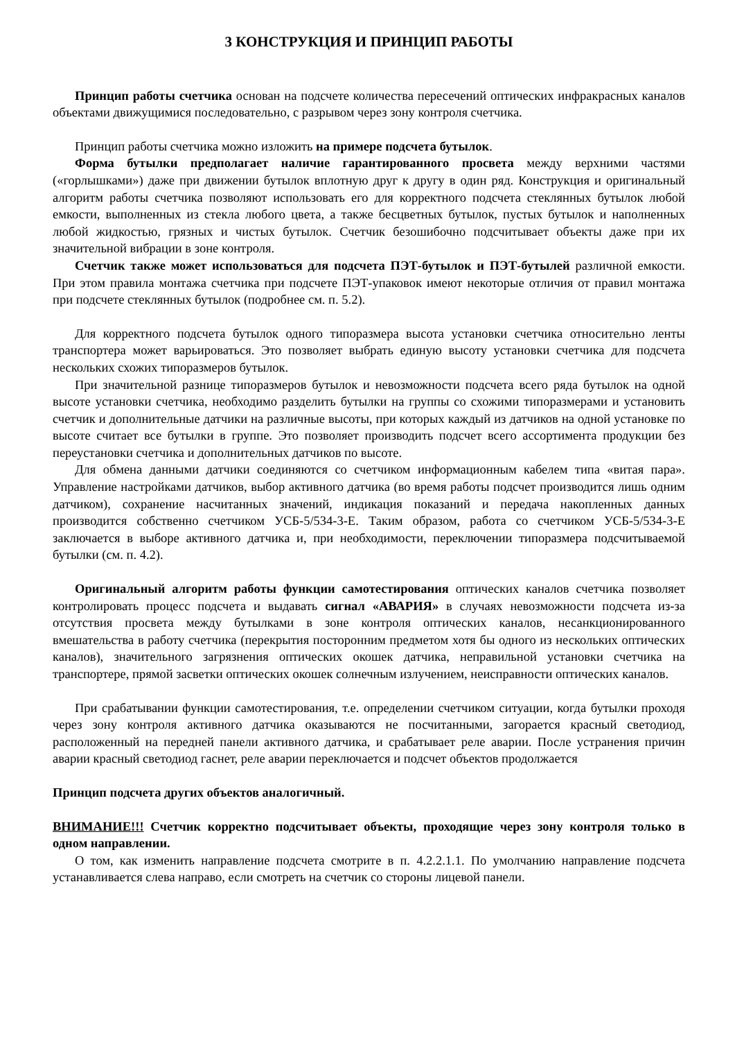3 КОНСТРУКЦИЯ И ПРИНЦИП РАБОТЫ
Принцип работы счетчика основан на подсчете количества пересечений оптических инфракрасных каналов объектами движущимися последовательно, с разрывом через зону контроля счетчика.
Принцип работы счетчика можно изложить на примере подсчета бутылок.
Форма бутылки предполагает наличие гарантированного просвета между верхними частями («горлышками») даже при движении бутылок вплотную друг к другу в один ряд. Конструкция и оригинальный алгоритм работы счетчика позволяют использовать его для корректного подсчета стеклянных бутылок любой емкости, выполненных из стекла любого цвета, а также бесцветных бутылок, пустых бутылок и наполненных любой жидкостью, грязных и чистых бутылок. Счетчик безошибочно подсчитывает объекты даже при их значительной вибрации в зоне контроля.
Счетчик также может использоваться для подсчета ПЭТ-бутылок и ПЭТ-бутылей различной емкости. При этом правила монтажа счетчика при подсчете ПЭТ-упаковок имеют некоторые отличия от правил монтажа при подсчете стеклянных бутылок (подробнее см. п. 5.2).
Для корректного подсчета бутылок одного типоразмера высота установки счетчика относительно ленты транспортера может варьироваться. Это позволяет выбрать единую высоту установки счетчика для подсчета нескольких схожих типоразмеров бутылок.
При значительной разнице типоразмеров бутылок и невозможности подсчета всего ряда бутылок на одной высоте установки счетчика, необходимо разделить бутылки на группы со схожими типоразмерами и установить счетчик и дополнительные датчики на различные высоты, при которых каждый из датчиков на одной установке по высоте считает все бутылки в группе. Это позволяет производить подсчет всего ассортимента продукции без переустановки счетчика и дополнительных датчиков по высоте.
Для обмена данными датчики соединяются со счетчиком информационным кабелем типа «витая пара». Управление настройками датчиков, выбор активного датчика (во время работы подсчет производится лишь одним датчиком), сохранение насчитанных значений, индикация показаний и передача накопленных данных производится собственно счетчиком УСБ-5/534-3-Е. Таким образом, работа со счетчиком УСБ-5/534-3-Е заключается в выборе активного датчика и, при необходимости, переключении типоразмера подсчитываемой бутылки (см. п. 4.2).
Оригинальный алгоритм работы функции самотестирования оптических каналов счетчика позволяет контролировать процесс подсчета и выдавать сигнал «АВАРИЯ» в случаях невозможности подсчета из-за отсутствия просвета между бутылками в зоне контроля оптических каналов, несанкционированного вмешательства в работу счетчика (перекрытия посторонним предметом хотя бы одного из нескольких оптических каналов), значительного загрязнения оптических окошек датчика, неправильной установки счетчика на транспортере, прямой засветки оптических окошек солнечным излучением, неисправности оптических каналов.
При срабатывании функции самотестирования, т.е. определении счетчиком ситуации, когда бутылки проходя через зону контроля активного датчика оказываются не посчитанными, загорается красный светодиод, расположенный на передней панели активного датчика, и срабатывает реле аварии. После устранения причин аварии красный светодиод гаснет, реле аварии переключается и подсчет объектов продолжается
Принцип подсчета других объектов аналогичный.
ВНИМАНИЕ!!! Счетчик корректно подсчитывает объекты, проходящие через зону контроля только в одном направлении.
О том, как изменить направление подсчета смотрите в п. 4.2.2.1.1. По умолчанию направление подсчета устанавливается слева направо, если смотреть на счетчик со стороны лицевой панели.